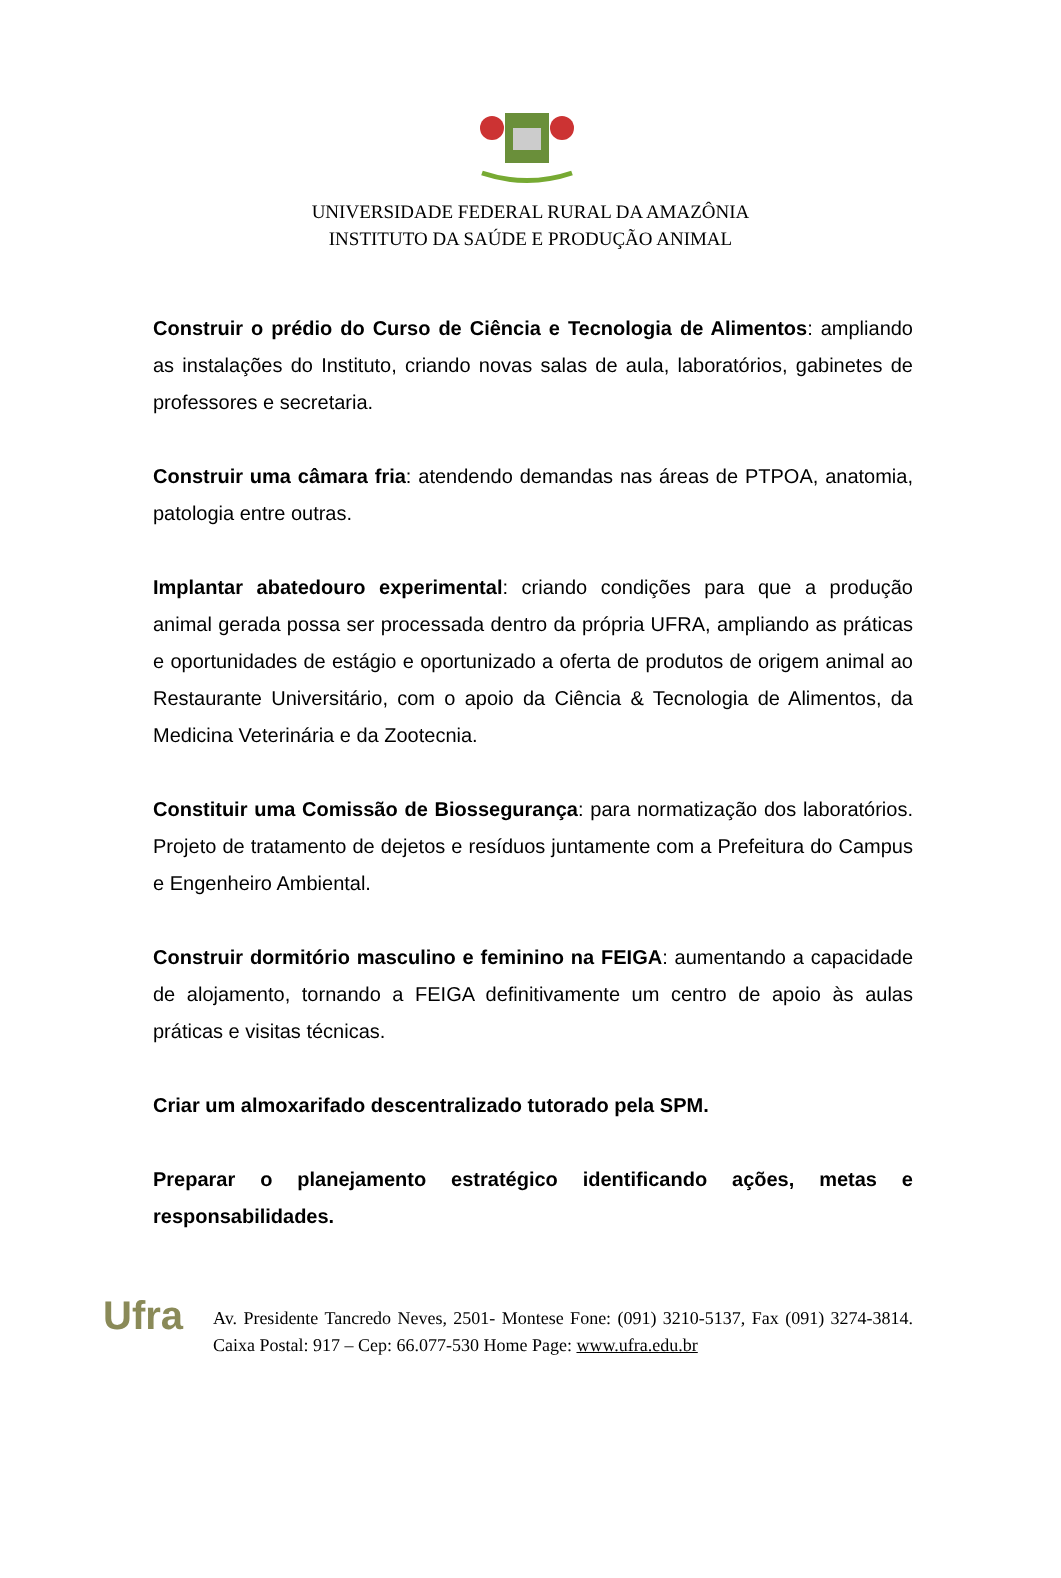UNIVERSIDADE FEDERAL RURAL DA AMAZÔNIA
INSTITUTO DA SAÚDE E PRODUÇÃO ANIMAL
Construir o prédio do Curso de Ciência e Tecnologia de Alimentos: ampliando as instalações do Instituto, criando novas salas de aula, laboratórios, gabinetes de professores e secretaria.
Construir uma câmara fria: atendendo demandas nas áreas de PTPOA, anatomia, patologia entre outras.
Implantar abatedouro experimental: criando condições para que a produção animal gerada possa ser processada dentro da própria UFRA, ampliando as práticas e oportunidades de estágio e oportunizado a oferta de produtos de origem animal ao Restaurante Universitário, com o apoio da Ciência & Tecnologia de Alimentos, da Medicina Veterinária e da Zootecnia.
Constituir uma Comissão de Biossegurança: para normatização dos laboratórios. Projeto de tratamento de dejetos e resíduos juntamente com a Prefeitura do Campus e Engenheiro Ambiental.
Construir dormitório masculino e feminino na FEIGA: aumentando a capacidade de alojamento, tornando a FEIGA definitivamente um centro de apoio às aulas práticas e visitas técnicas.
Criar um almoxarifado descentralizado tutorado pela SPM.
Preparar o planejamento estratégico identificando ações, metas e responsabilidades.
Ufra
Av. Presidente Tancredo Neves, 2501- Montese Fone: (091) 3210-5137, Fax (091) 3274-3814. Caixa Postal: 917 – Cep: 66.077-530 Home Page: www.ufra.edu.br